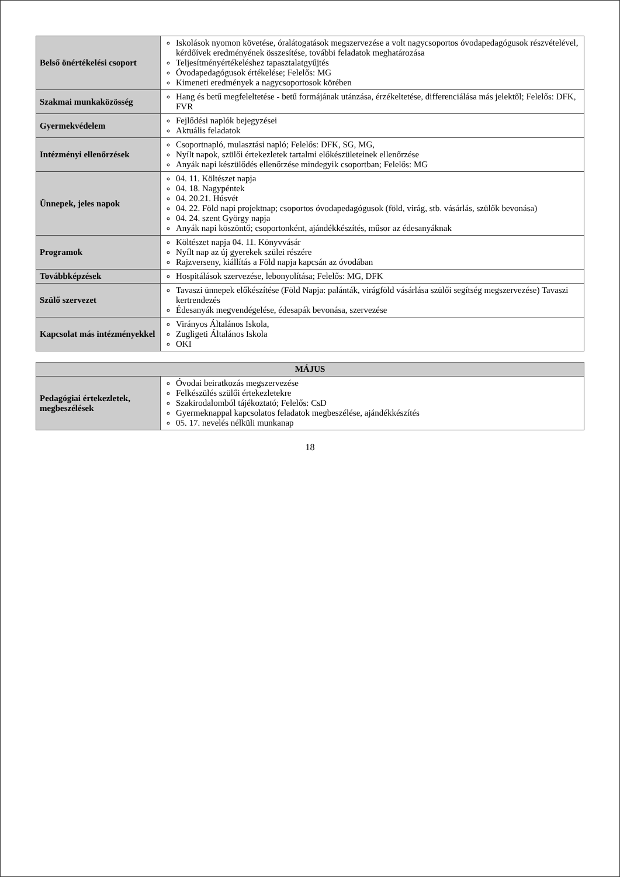| Belső önértékelési csoport | Iskolások nyomon követése, óralátogatások megszervezése a volt nagycsoportos óvodapedagógusok részvételével, kérdőívek eredményének összesítése, további feladatok meghatározása Teljesítményértékeléshez tapasztalatgyűjtés Óvodapedagógusok értékelése; Felelős: MG Kimeneti eredmények a nagycsoportosok körében |
| Szakmai munkaközösség | Hang és betű megfeleltetése - betű formájának utánzása, érzékeltetése, differenciálása más jelektől; Felelős: DFK, FVR |
| Gyermekvédelem | Fejlődési naplók bejegyzései Aktuális feladatok |
| Intézményi ellenőrzések | Csoportnapló, mulasztási napló; Felelős: DFK, SG, MG, Nyílt napok, szülői értekezletek tartalmi előkészületeinek ellenőrzése Anyák napi készülődés ellenőrzése mindegyik csoportban; Felelős: MG |
| Ünnepek, jeles napok | 04. 11. Költészet napja 04. 18. Nagypéntek 04. 20.21. Húsvét 04. 22. Föld napi projektnap; csoportos óvodapedagógusok (föld, virág, stb. vásárlás, szülők bevonása) 04. 24. szent György napja Anyák napi köszöntő; csoportonként, ajándékkészítés, műsor az édesanyáknak |
| Programok | Költészet napja 04. 11. Könyvvásár Nyílt nap az új gyerekek szülei részére Rajzverseny, kiállítás a Föld napja kapcsán az óvodában |
| Továbbképzések | Hospitálások szervezése, lebonyolítása; Felelős: MG, DFK |
| Szülő szervezet | Tavaszi ünnepek előkészítése (Föld Napja: palánták, virágföld vásárlása szülői segítség megszervezése) Tavaszi kertrendezés Édesanyák megvendégelése, édesapák bevonása, szervezése |
| Kapcsolat más intézményekkel | Virányos Általános Iskola, Zugligeti Általános Iskola OKI |
| MÁJUS | |
| --- | --- |
| Pedagógiai értekezletek, megbeszélések | Óvodai beiratkozás megszervezése Felkészülés szülői értekezletekre Szakirodalomból tájékoztató; Felelős: CsD Gyermeknappal kapcsolatos feladatok megbeszélése, ajándékkészítés 05. 17. nevelés nélküli munkanap |
18